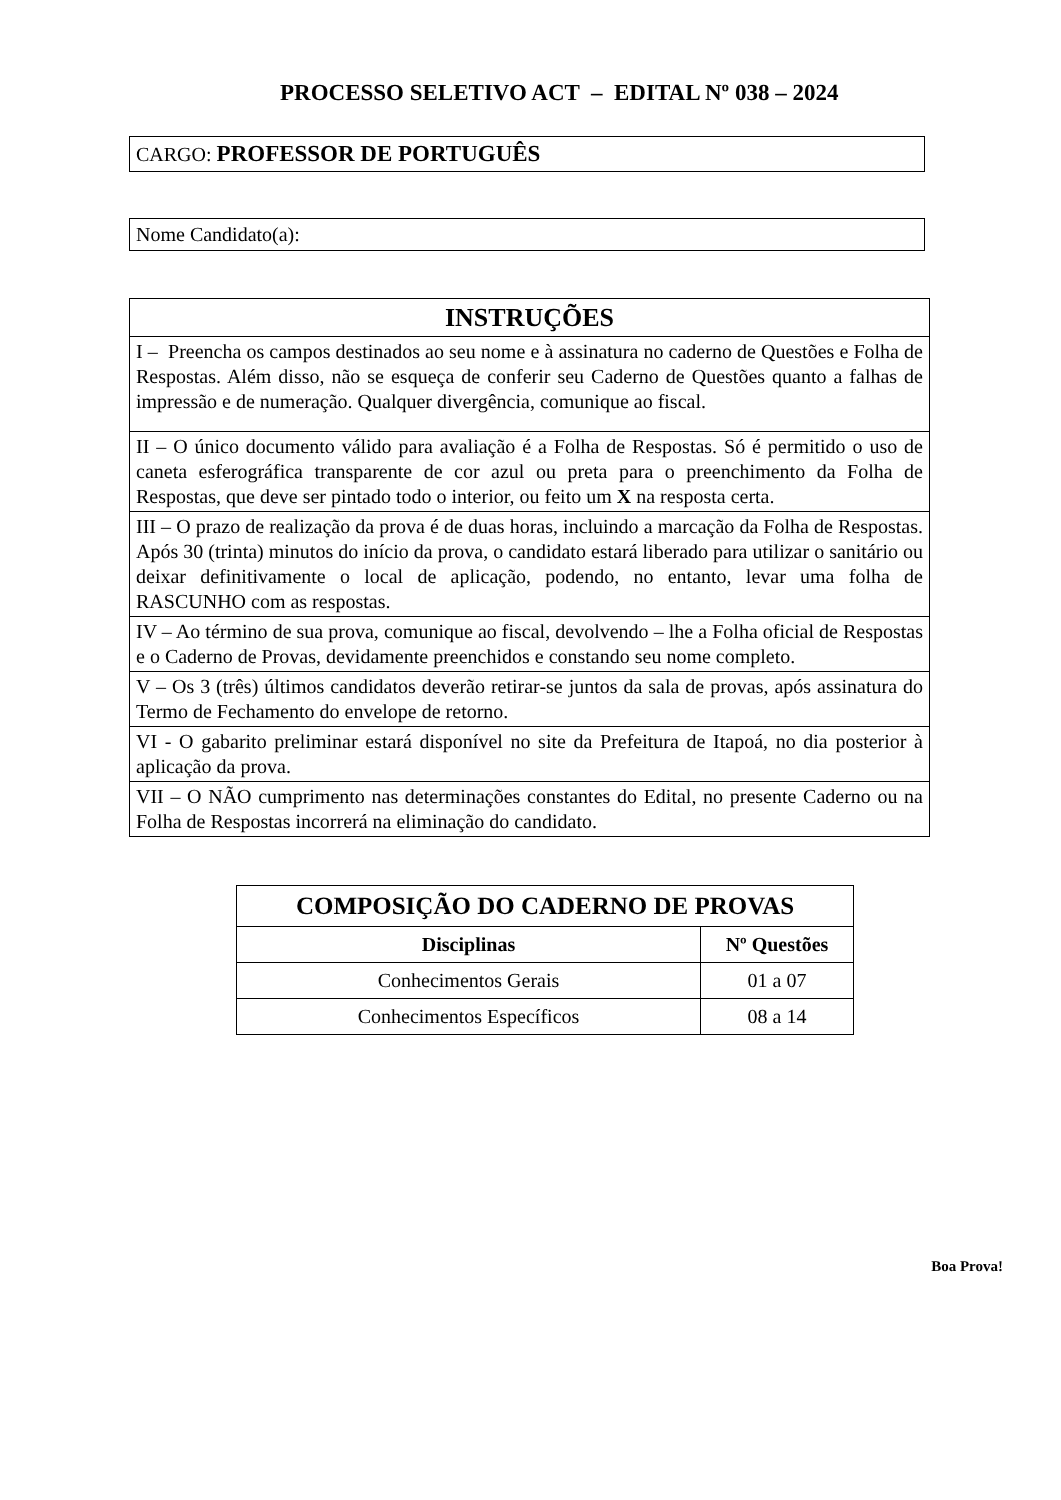PROCESSO SELETIVO ACT – EDITAL Nº 038 – 2024
CARGO: PROFESSOR DE PORTUGUÊS
Nome Candidato(a):
| INSTRUÇÕES |
| --- |
| I – Preencha os campos destinados ao seu nome e à assinatura no caderno de Questões e Folha de Respostas. Além disso, não se esqueça de conferir seu Caderno de Questões quanto a falhas de impressão e de numeração. Qualquer divergência, comunique ao fiscal. |
| II – O único documento válido para avaliação é a Folha de Respostas. Só é permitido o uso de caneta esferográfica transparente de cor azul ou preta para o preenchimento da Folha de Respostas, que deve ser pintado todo o interior, ou feito um X na resposta certa. |
| III – O prazo de realização da prova é de duas horas, incluindo a marcação da Folha de Respostas. Após 30 (trinta) minutos do início da prova, o candidato estará liberado para utilizar o sanitário ou deixar definitivamente o local de aplicação, podendo, no entanto, levar uma folha de RASCUNHO com as respostas. |
| IV – Ao término de sua prova, comunique ao fiscal, devolvendo – lhe a Folha oficial de Respostas e o Caderno de Provas, devidamente preenchidos e constando seu nome completo. |
| V – Os 3 (três) últimos candidatos deverão retirar-se juntos da sala de provas, após assinatura do Termo de Fechamento do envelope de retorno. |
| VI - O gabarito preliminar estará disponível no site da Prefeitura de Itapoá, no dia posterior à aplicação da prova. |
| VII – O NÃO cumprimento nas determinações constantes do Edital, no presente Caderno ou na Folha de Respostas incorrerá na eliminação do candidato. |
| COMPOSIÇÃO DO CADERNO DE PROVAS | |
| --- | --- |
| Disciplinas | Nº Questões |
| Conhecimentos Gerais | 01 a 07 |
| Conhecimentos Específicos | 08 a 14 |
Boa Prova!